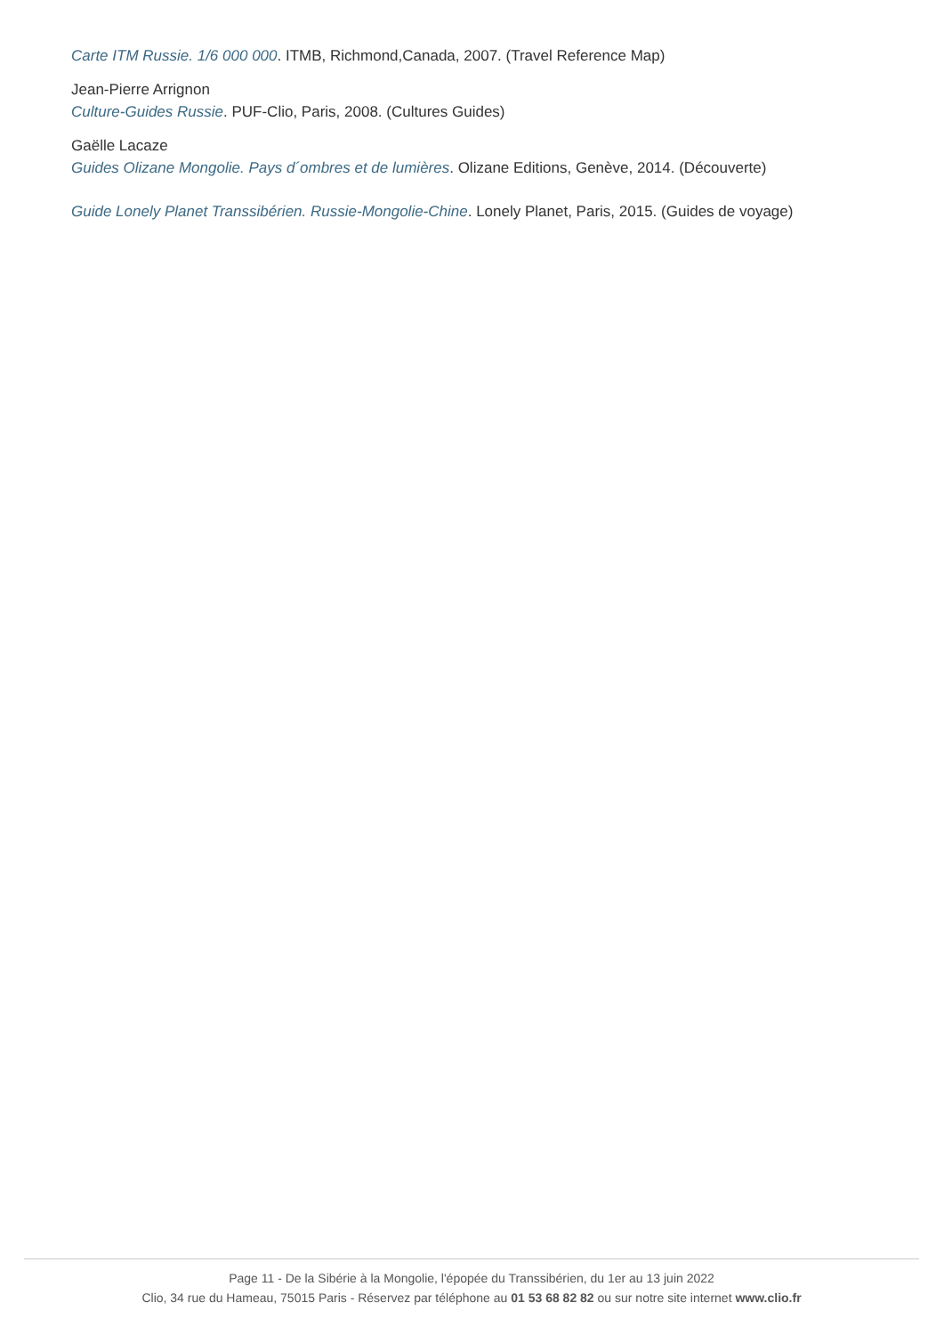Carte ITM Russie. 1/6 000 000. ITMB, Richmond,Canada, 2007. (Travel Reference Map)
Jean-Pierre Arrignon
Culture-Guides Russie. PUF-Clio, Paris, 2008. (Cultures Guides)
Gaëlle Lacaze
Guides Olizane Mongolie. Pays d´ombres et de lumières. Olizane Editions, Genève, 2014. (Découverte)
Guide Lonely Planet Transsibérien. Russie-Mongolie-Chine. Lonely Planet, Paris, 2015. (Guides de voyage)
Page 11 - De la Sibérie à la Mongolie, l'épopée du Transsibérien, du 1er au 13 juin 2022
Clio, 34 rue du Hameau, 75015 Paris - Réservez par téléphone au 01 53 68 82 82 ou sur notre site internet www.clio.fr